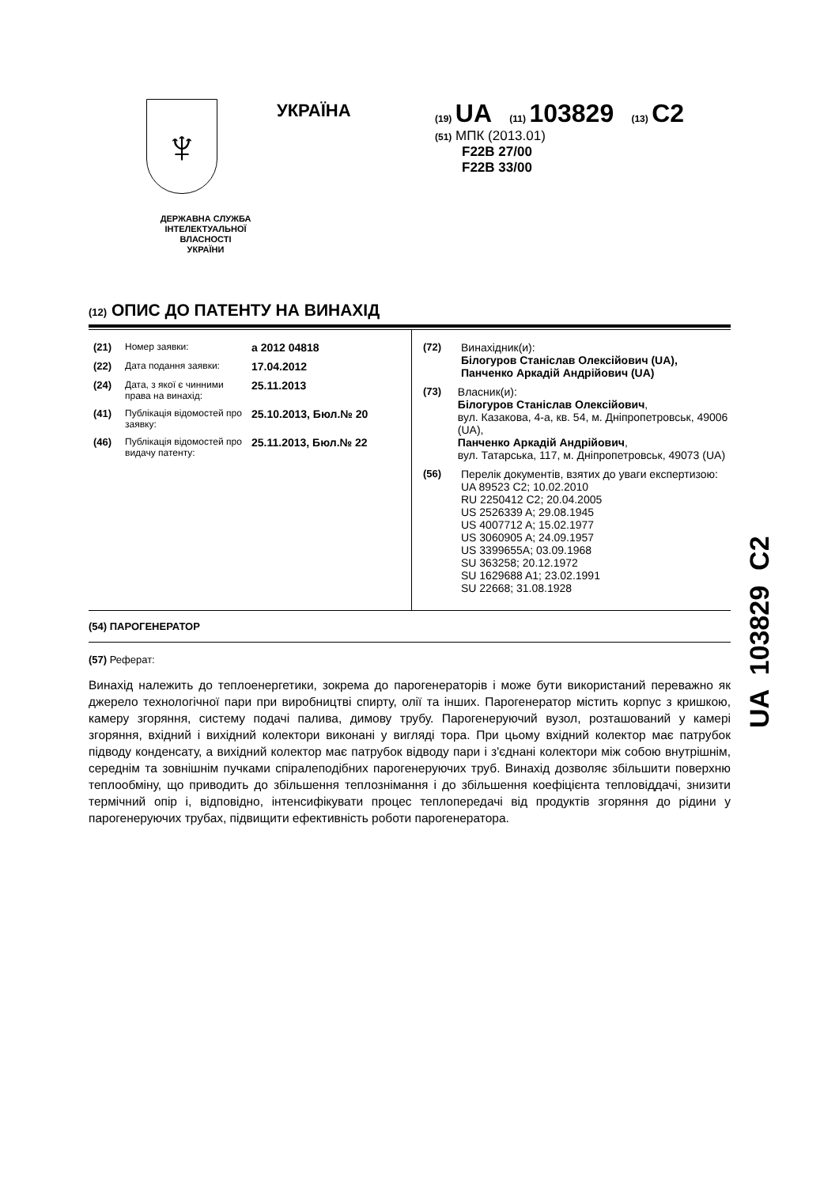♆
ДЕРЖАВНА СЛУЖБА
ІНТЕЛЕКТУАЛЬНОЇ
ВЛАСНОСТІ
УКРАЇНИ
УКРАЇНА
(19) UA (11) 103829 (13) C2
(51) МПК (2013.01)
F22B 27/00
F22B 33/00
(12) ОПИС ДО ПАТЕНТУ НА ВИНАХІД
(21) Номер заявки: a 2012 04818
(22) Дата подання заявки: 17.04.2012
(24) Дата, з якої є чинними права на винахід: 25.11.2013
(41) Публікація відомостей про заявку: 25.10.2013, Бюл.№ 20
(46) Публікація відомостей про видачу патенту: 25.11.2013, Бюл.№ 22
(72) Винахідник(и):
Білогуров Станіслав Олексійович (UA),
Панченко Аркадій Андрійович (UA)
(73) Власник(и):
Білогуров Станіслав Олексійович,
вул. Казакова, 4-а, кв. 54, м. Дніпропетровськ, 49006 (UA),
Панченко Аркадій Андрійович,
вул. Татарська, 117, м. Дніпропетровськ, 49073 (UA)
(56) Перелік документів, взятих до уваги експертизою:
UA 89523 C2; 10.02.2010
RU 2250412 C2; 20.04.2005
US 2526339 A; 29.08.1945
US 4007712 A; 15.02.1977
US 3060905 A; 24.09.1957
US 3399655A; 03.09.1968
SU 363258; 20.12.1972
SU 1629688 A1; 23.02.1991
SU 22668; 31.08.1928
(54) ПАРОГЕНЕРАТОР
(57) Реферат:
Винахід належить до теплоенергетики, зокрема до парогенераторів і може бути використаний переважно як джерело технологічної пари при виробництві спирту, олії та інших. Парогенератор містить корпус з кришкою, камеру згоряння, систему подачі палива, димову трубу. Парогенеруючий вузол, розташований у камері згоряння, вхідний і вихідний колектори виконані у вигляді тора. При цьому вхідний колектор має патрубок підводу конденсату, а вихідний колектор має патрубок відводу пари і з'єднані колектори між собою внутрішнім, середнім та зовнішнім пучками спіралеподібних парогенеруючих труб. Винахід дозволяє збільшити поверхню теплообміну, що приводить до збільшення теплознімання і до збільшення коефіцієнта тепловіддачі, знизити термічний опір і, відповідно, інтенсифікувати процес теплопередачі від продуктів згоряння до рідини у парогенеруючих трубах, підвищити ефективність роботи парогенератора.
UA 103829 C2